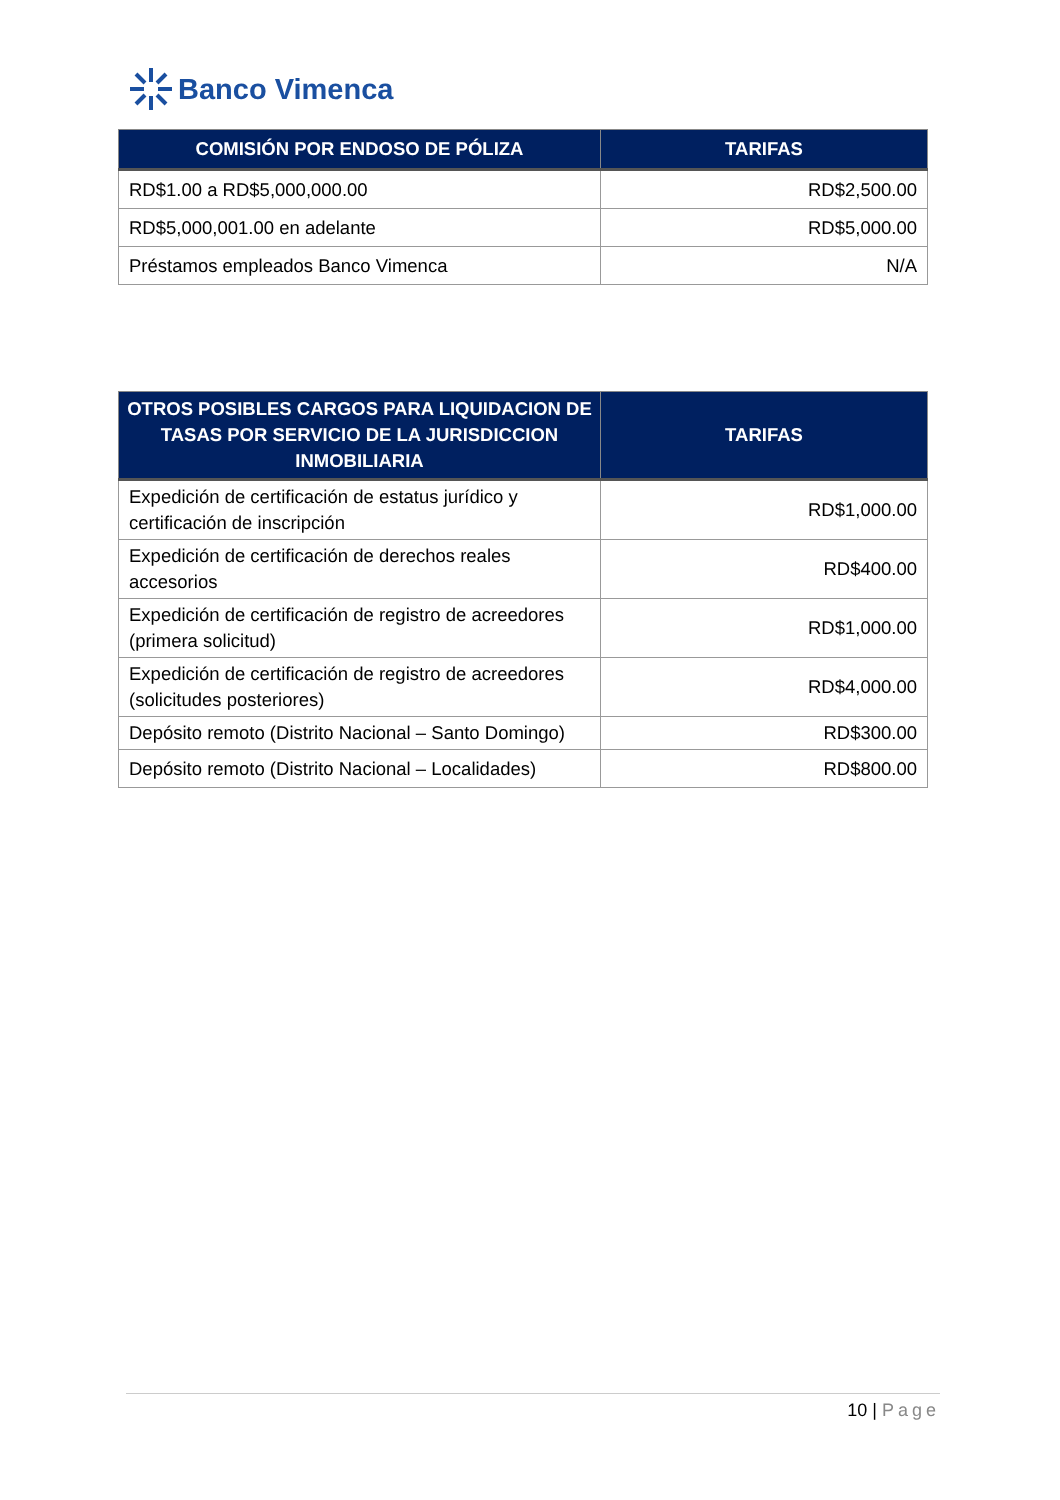Banco Vimenca
| COMISIÓN POR ENDOSO DE PÓLIZA | TARIFAS |
| --- | --- |
| RD$1.00 a RD$5,000,000.00 | RD$2,500.00 |
| RD$5,000,001.00 en adelante | RD$5,000.00 |
| Préstamos empleados Banco Vimenca | N/A |
| OTROS POSIBLES CARGOS PARA LIQUIDACION DE TASAS POR SERVICIO DE LA JURISDICCION INMOBILIARIA | TARIFAS |
| --- | --- |
| Expedición de certificación de estatus jurídico y certificación de inscripción | RD$1,000.00 |
| Expedición de certificación de derechos reales accesorios | RD$400.00 |
| Expedición de certificación de registro de acreedores (primera solicitud) | RD$1,000.00 |
| Expedición de certificación de registro de acreedores (solicitudes posteriores) | RD$4,000.00 |
| Depósito remoto (Distrito Nacional – Santo Domingo) | RD$300.00 |
| Depósito remoto (Distrito Nacional – Localidades) | RD$800.00 |
10 | Page